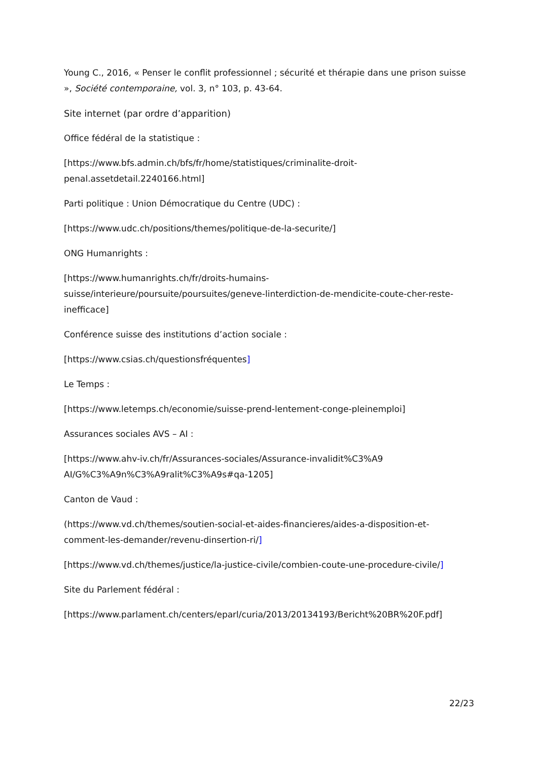Young C., 2016, « Penser le conflit professionnel ; sécurité et thérapie dans une prison suisse », Société contemporaine, vol. 3, n° 103, p. 43-64.
Site internet (par ordre d’apparition)
Office fédéral de la statistique :
[https://www.bfs.admin.ch/bfs/fr/home/statistiques/criminalite-droit-
penal.assetdetail.2240166.html]
Parti politique : Union Démocratique du Centre (UDC) :
[https://www.udc.ch/positions/themes/politique-de-la-securite/]
ONG Humanrights :
[https://www.humanrights.ch/fr/droits-humains-
suisse/interieure/poursuite/poursuites/geneve-linterdiction-de-mendicite-coute-cher-reste-
inefficace]
Conférence suisse des institutions d’action sociale :
[https://www.csias.ch/questionsfréquentes]
Le Temps :
[https://www.letemps.ch/economie/suisse-prend-lentement-conge-pleinemploi]
Assurances sociales AVS – AI :
[https://www.ahv-iv.ch/fr/Assurances-sociales/Assurance-invalidit%C3%A9
AI/G%C3%A9n%C3%A9ralit%C3%A9s#qa-1205]
Canton de Vaud :
(https://www.vd.ch/themes/soutien-social-et-aides-financieres/aides-a-disposition-et-
comment-les-demander/revenu-dinsertion-ri/]
[https://www.vd.ch/themes/justice/la-justice-civile/combien-coute-une-procedure-civile/]
Site du Parlement fédéral :
[https://www.parlament.ch/centers/eparl/curia/2013/20134193/Bericht%20BR%20F.pdf]
22/23